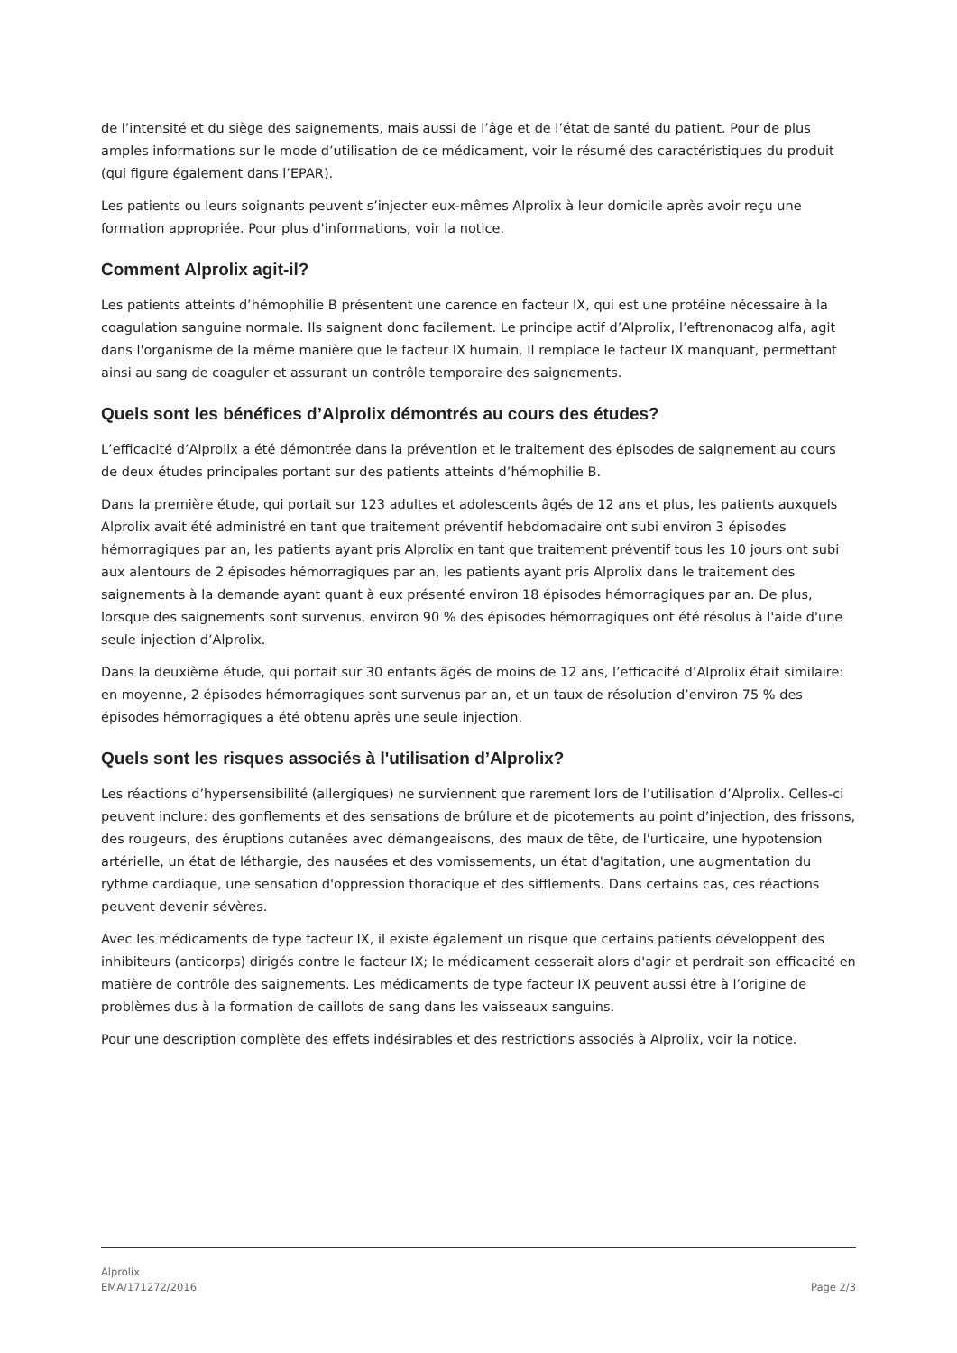de l’intensité et du siège des saignements, mais aussi de l’âge et de l’état de santé du patient. Pour de plus amples informations sur le mode d’utilisation de ce médicament, voir le résumé des caractéristiques du produit (qui figure également dans l’EPAR).
Les patients ou leurs soignants peuvent s’injecter eux-mêmes Alprolix à leur domicile après avoir reçu une formation appropriée. Pour plus d'informations, voir la notice.
Comment Alprolix agit-il?
Les patients atteints d’hémophilie B présentent une carence en facteur IX, qui est une protéine nécessaire à la coagulation sanguine normale. Ils saignent donc facilement. Le principe actif d’Alprolix, l’eftrenonacog alfa, agit dans l'organisme de la même manière que le facteur IX humain. Il remplace le facteur IX manquant, permettant ainsi au sang de coaguler et assurant un contrôle temporaire des saignements.
Quels sont les bénéfices d’Alprolix démontrés au cours des études?
L’efficacité d’Alprolix a été démontrée dans la prévention et le traitement des épisodes de saignement au cours de deux études principales portant sur des patients atteints d’hémophilie B.
Dans la première étude, qui portait sur 123 adultes et adolescents âgés de 12 ans et plus, les patients auxquels Alprolix avait été administré en tant que traitement préventif hebdomadaire ont subi environ 3 épisodes hémorragiques par an, les patients ayant pris Alprolix en tant que traitement préventif tous les 10 jours ont subi aux alentours de 2 épisodes hémorragiques par an, les patients ayant pris Alprolix dans le traitement des saignements à la demande ayant quant à eux présenté environ 18 épisodes hémorragiques par an. De plus, lorsque des saignements sont survenus, environ 90 % des épisodes hémorragiques ont été résolus à l'aide d'une seule injection d’Alprolix.
Dans la deuxième étude, qui portait sur 30 enfants âgés de moins de 12 ans, l’efficacité d’Alprolix était similaire: en moyenne, 2 épisodes hémorragiques sont survenus par an, et un taux de résolution d’environ 75 % des épisodes hémorragiques a été obtenu après une seule injection.
Quels sont les risques associés à l'utilisation d’Alprolix?
Les réactions d’hypersensibilité (allergiques) ne surviennent que rarement lors de l’utilisation d’Alprolix. Celles-ci peuvent inclure: des gonflements et des sensations de brûlure et de picotements au point d’injection, des frissons, des rougeurs, des éruptions cutanées avec démangeaisons, des maux de tête, de l'urticaire, une hypotension artérielle, un état de léthargie, des nausées et des vomissements, un état d'agitation, une augmentation du rythme cardiaque, une sensation d'oppression thoracique et des sifflements. Dans certains cas, ces réactions peuvent devenir sévères.
Avec les médicaments de type facteur IX, il existe également un risque que certains patients développent des inhibiteurs (anticorps) dirigés contre le facteur IX; le médicament cesserait alors d'agir et perdrait son efficacité en matière de contrôle des saignements. Les médicaments de type facteur IX peuvent aussi être à l’origine de problèmes dus à la formation de caillots de sang dans les vaisseaux sanguins.
Pour une description complète des effets indésirables et des restrictions associés à Alprolix, voir la notice.
Alprolix
EMA/171272/2016
Page 2/3